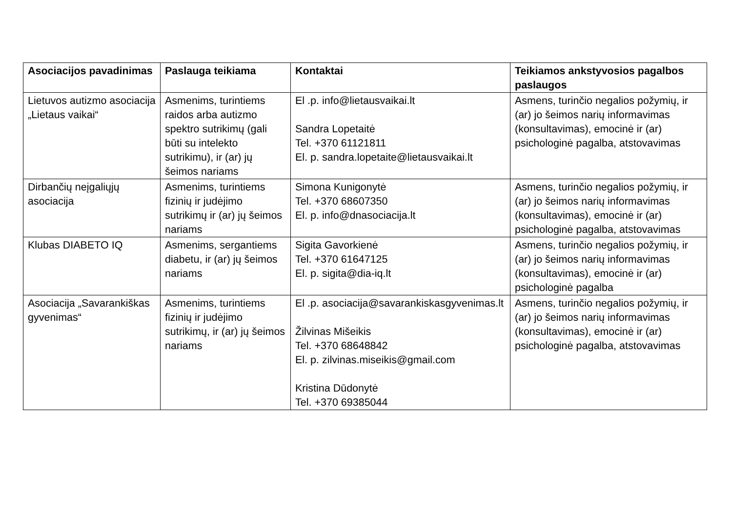| Asociacijos pavadinimas | Paslauga teikiama | Kontaktai | Teikiamos ankstyvosios pagalbos paslaugos |
| --- | --- | --- | --- |
| Lietuvos autizmo asociacija „Lietaus vaikai“ | Asmenims, turintiems raidos arba autizmo spektro sutrikimų (gali būti su intelekto sutrikimu), ir (ar) jų šeimos nariams | El .p. info@lietausvaikai.lt Sandra Lopetaitė Tel. +370 61121811 El. p. sandra.lopetaite@lietausvaikai.lt | Asmens, turinčio negalios požymių, ir (ar) jo šeimos narių informavimas (konsultavimas), emocinė ir (ar) psichologinė pagalba, atstovavimas |
| Dirbančių neįgaliųjų asociacija | Asmenims, turintiems fizinių ir judėjimo sutrikimų ir (ar) jų šeimos nariams | Simona Kunigonytė Tel. +370 68607350 El. p. info@dnasociacija.lt | Asmens, turinčio negalios požymių, ir (ar) jo šeimos narių informavimas (konsultavimas), emocinė ir (ar) psichologinė pagalba, atstovavimas |
| Klubas DIABETO IQ | Asmenims, sergantiems diabetu, ir (ar) jų šeimos nariams | Sigita Gavorkienė Tel. +370 61647125 El. p. sigita@dia-iq.lt | Asmens, turinčio negalios požymių, ir (ar) jo šeimos narių informavimas (konsultavimas), emocinė ir (ar) psichologinė pagalba |
| Asociacija „Savarankiškas gyvenimas“ | Asmenims, turintiems fizinių ir judėjimo sutrikimų, ir (ar) jų šeimos nariams | El .p. asociacija@savarankiskasgyvenimas.lt Žilvinas Mišeikis Tel. +370 68648842 El. p. zilvinas.miseikis@gmail.com Kristina Dūdonytė Tel. +370 69385044 | Asmens, turinčio negalios požymių, ir (ar) jo šeimos narių informavimas (konsultavimas), emocinė ir (ar) psichologinė pagalba, atstovavimas |